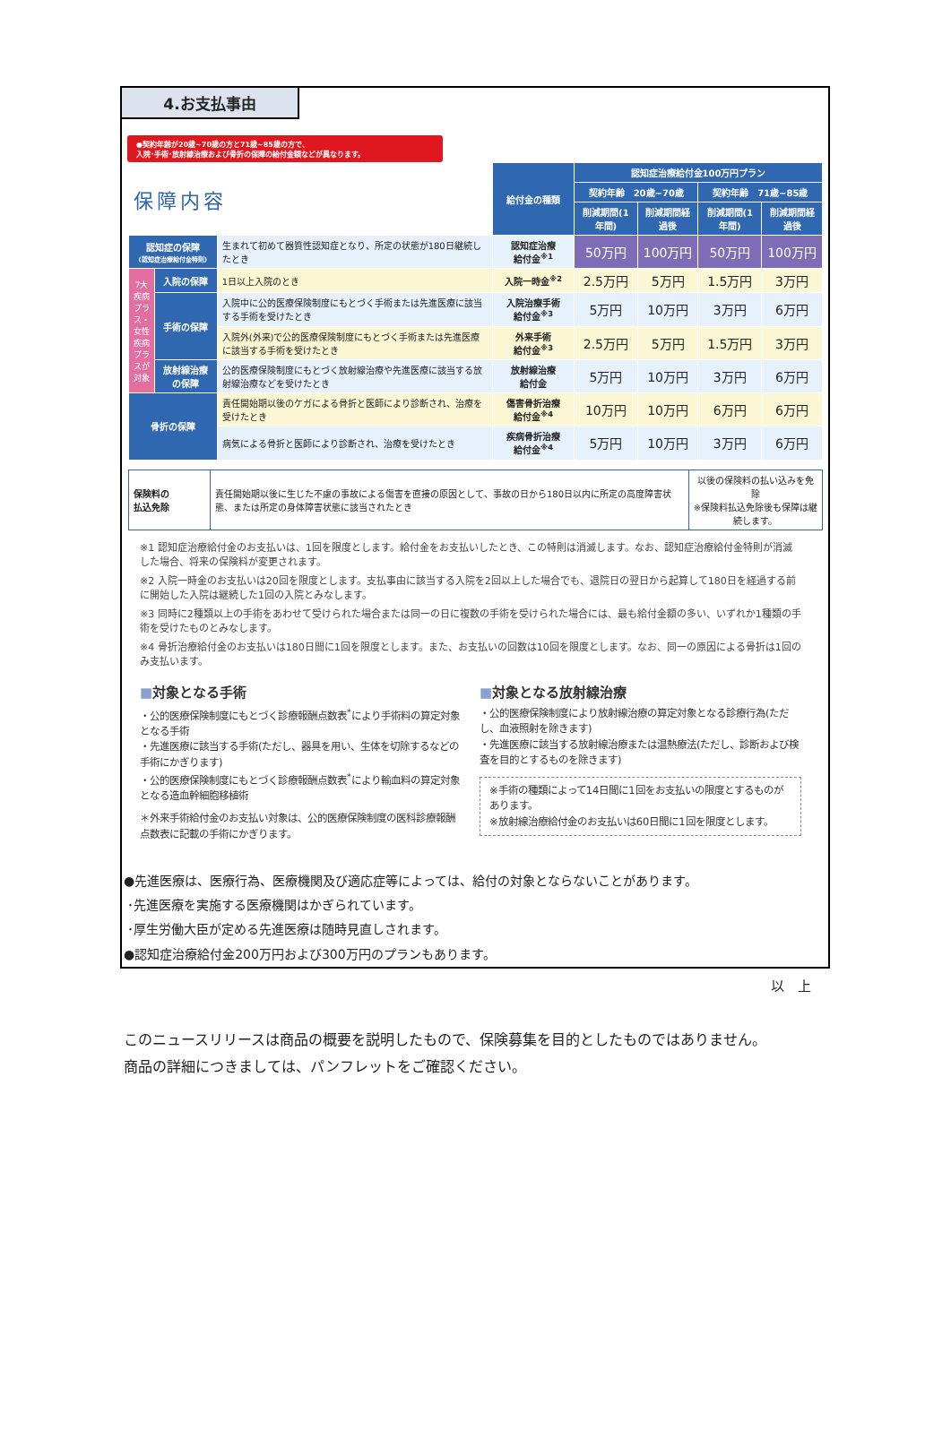4.お支払事由
●契約年齢が20歳~70歳の方と71歳~85歳の方で、
入院･手術･放射線治療および骨折の保障の給付金額などが異なります。
| 保障内容 | | | 給付金の種類 | 認知症治療給付金100万円プラン | | | |
| | | | | 契約年齢 20歳~70歳 | | 契約年齢 71歳~85歳 | |
| | | | | 削減期間(1年間) | 削減期間経過後 | 削減期間(1年間) | 削減期間経過後 |
| 認知症の保障 (認知症治療給付金特則) | | 生まれて初めて器質性認知症となり、所定の状態が180日継続したとき | 認知症治療 給付金<sup>※1</sup> | 50万円 | 100万円 | 50万円 | 100万円 |
| 7大疾病プラス・女性疾病プラスが対象 | 入院の保障 | 1日以上入院のとき | 入院一時金<sup>※2</sup> | 2.5万円 | 5万円 | 1.5万円 | 3万円 |
| | 手術の保障 | 入院中に公的医療保険制度にもとづく手術または先進医療に該当する手術を受けたとき | 入院治療手術 給付金<sup>※3</sup> | 5万円 | 10万円 | 3万円 | 6万円 |
| | | 入院外(外来)で公的医療保険制度にもとづく手術または先進医療に該当する手術を受けたとき | 外来手術 給付金<sup>※3</sup> | 2.5万円 | 5万円 | 1.5万円 | 3万円 |
| | 放射線治療の保障 | 公的医療保険制度にもとづく放射線治療や先進医療に該当する放射線治療などを受けたとき | 放射線治療 給付金 | 5万円 | 10万円 | 3万円 | 6万円 |
| 骨折の保障 | | 責任開始期以後のケガによる骨折と医師により診断され、治療を受けたとき | 傷害骨折治療 給付金<sup>※4</sup> | 10万円 | 10万円 | 6万円 | 6万円 |
| | | 病気による骨折と医師により診断され、治療を受けたとき | 疾病骨折治療 給付金<sup>※4</sup> | 5万円 | 10万円 | 3万円 | 6万円 |
| 保険料の 払込免除 | 責任開始期以後に生じた不慮の事故による傷害を直接の原因として、事故の日から180日以内に所定の高度障害状態、または所定の身体障害状態に該当されたとき | 以後の保険料の払い込みを免除 ※保険料払込免除後も保障は継続します。 |
※1 認知症治療給付金のお支払いは、1回を限度とします。給付金をお支払いしたとき、この特則は消滅します。なお、認知症治療給付金特則が消滅した場合、将来の保険料が変更されます。
※2 入院一時金のお支払いは20回を限度とします。支払事由に該当する入院を2回以上した場合でも、退院日の翌日から起算して180日を経過する前に開始した入院は継続した1回の入院とみなします。
※3 同時に2種類以上の手術をあわせて受けられた場合または同一の日に複数の手術を受けられた場合には、最も給付金額の多い、いずれか1種類の手術を受けたものとみなします。
※4 骨折治療給付金のお支払いは180日間に1回を限度とします。また、お支払いの回数は10回を限度とします。なお、同一の原因による骨折は1回のみ支払います。
■対象となる手術
・公的医療保険制度にもとづく診療報酬点数表<sup>*</sup>により手術料の算定対象となる手術
・先進医療に該当する手術(ただし、器具を用い、生体を切除するなどの手術にかぎります)
・公的医療保険制度にもとづく診療報酬点数表<sup>*</sup>により輸血料の算定対象となる造血幹細胞移植術
＊外来手術給付金のお支払い対象は、公的医療保険制度の医科診療報酬点数表に記載の手術にかぎります。
■対象となる放射線治療
・公的医療保険制度により放射線治療の算定対象となる診療行為(ただし、血液照射を除きます)
・先進医療に該当する放射線治療または温熱療法(ただし、診断および検査を目的とするものを除きます)
※手術の種類によって14日間に1回をお支払いの限度とするものがあります。
※放射線治療給付金のお支払いは60日間に1回を限度とします。
●先進医療は、医療行為、医療機関及び適応症等によっては、給付の対象とならないことがあります。
･先進医療を実施する医療機関はかぎられています。
･厚生労働大臣が定める先進医療は随時見直しされます。
●認知症治療給付金200万円および300万円のプランもあります。
以　上
このニュースリリースは商品の概要を説明したもので、保険募集を目的としたものではありません。
商品の詳細につきましては、パンフレットをご確認ください。